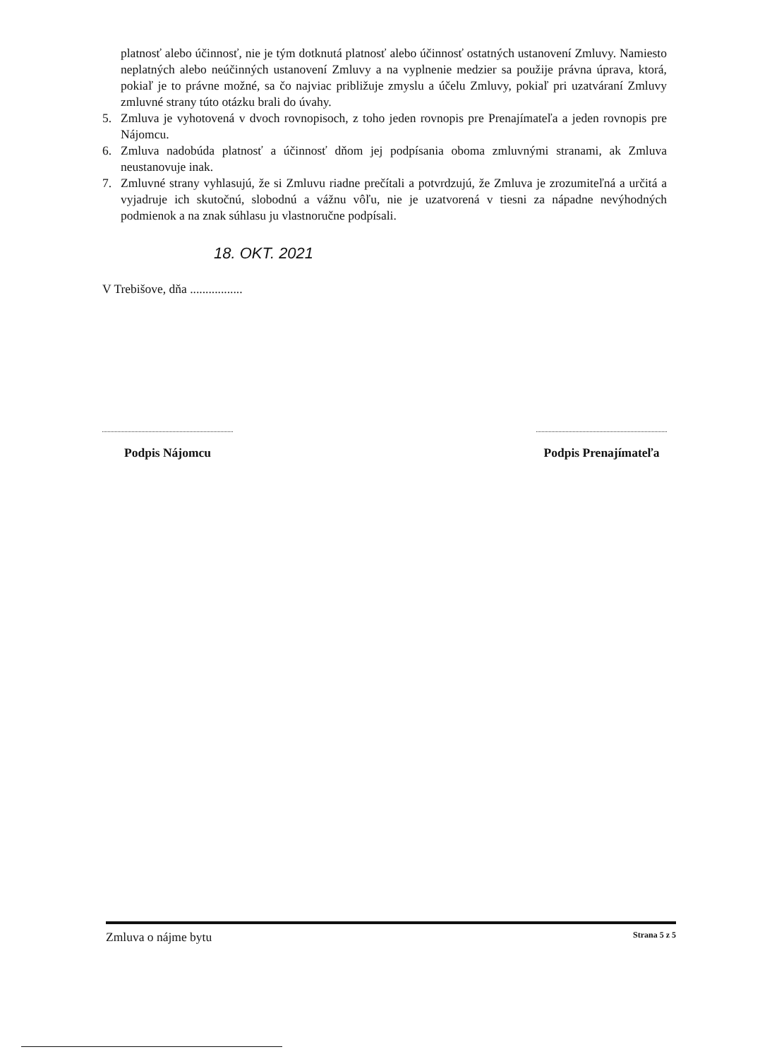platnosť alebo účinnosť, nie je tým dotknutá platnosť alebo účinnosť ostatných ustanovení Zmluvy. Namiesto neplatných alebo neúčinných ustanovení Zmluvy a na vyplnenie medzier sa použije právna úprava, ktorá, pokiaľ je to právne možné, sa čo najviac približuje zmyslu a účelu Zmluvy, pokiaľ pri uzatváraní Zmluvy zmluvné strany túto otázku brali do úvahy.
5. Zmluva je vyhotovená v dvoch rovnopisoch, z toho jeden rovnopis pre Prenajímateľa a jeden rovnopis pre Nájomcu.
6. Zmluva nadobúda platnosť a účinnosť dňom jej podpísania oboma zmluvnými stranami, ak Zmluva neustanovuje inak.
7. Zmluvné strany vyhlasujú, že si Zmluvu riadne prečítali a potvrdzujú, že Zmluva je zrozumiteľná a určitá a vyjadruje ich skutočnú, slobodnú a vážnu vôľu, nie je uzatvorená v tiesni za nápadne nevýhodných podmienok a na znak súhlasu ju vlastnoručne podpísali.
18. OKT. 2021
V Trebišove, dňa .................
Podpis Nájomcu Podpis Prenajímateľa
Zmluva o nájme bytu Strana 5 z 5